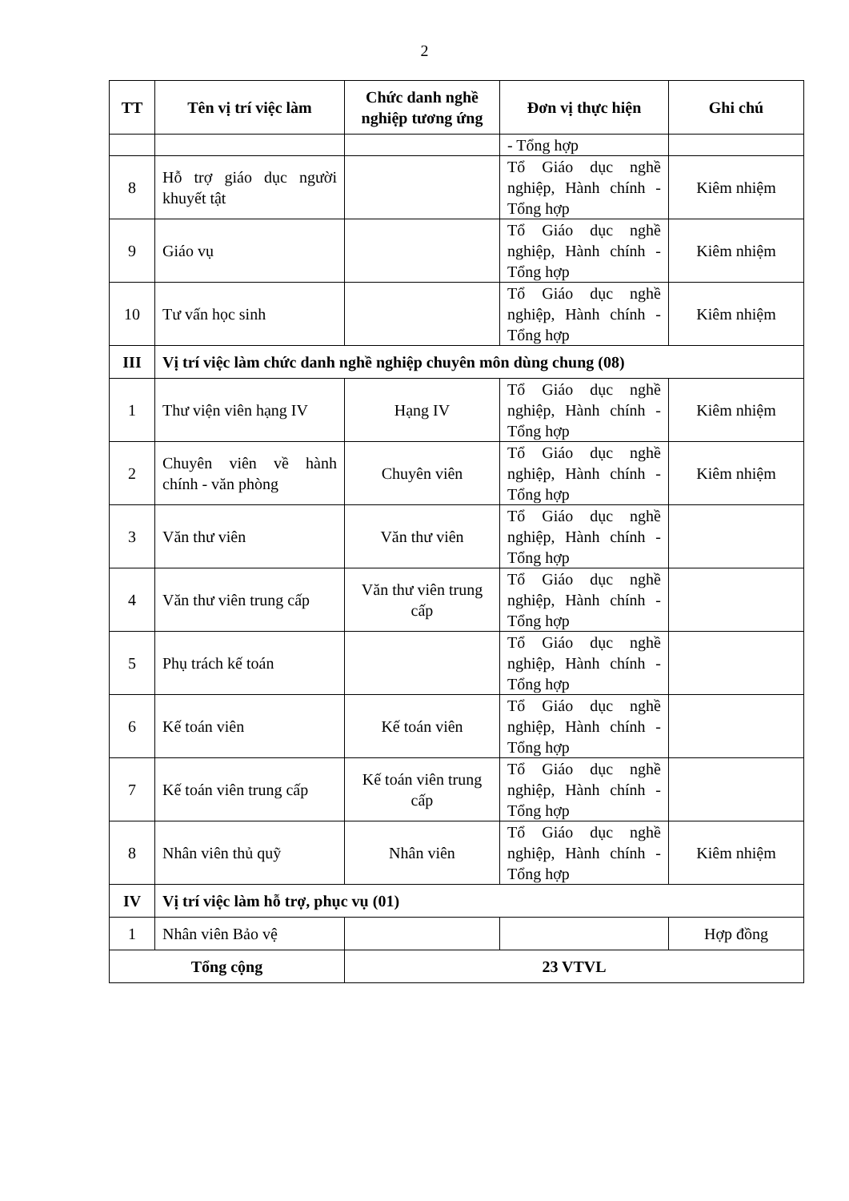2
| TT | Tên vị trí việc làm | Chức danh nghề nghiệp tương ứng | Đơn vị thực hiện | Ghi chú |
| --- | --- | --- | --- | --- |
| | | | - Tổng hợp | |
| 8 | Hỗ trợ giáo dục người khuyết tật | | Tổ Giáo dục nghề nghiệp, Hành chính - Tổng hợp | Kiêm nhiệm |
| 9 | Giáo vụ | | Tổ Giáo dục nghề nghiệp, Hành chính - Tổng hợp | Kiêm nhiệm |
| 10 | Tư vấn học sinh | | Tổ Giáo dục nghề nghiệp, Hành chính - Tổng hợp | Kiêm nhiệm |
| III | Vị trí việc làm chức danh nghề nghiệp chuyên môn dùng chung (08) | | | |
| 1 | Thư viện viên hạng IV | Hạng IV | Tổ Giáo dục nghề nghiệp, Hành chính - Tổng hợp | Kiêm nhiệm |
| 2 | Chuyên viên về hành chính - văn phòng | Chuyên viên | Tổ Giáo dục nghề nghiệp, Hành chính - Tổng hợp | Kiêm nhiệm |
| 3 | Văn thư viên | Văn thư viên | Tổ Giáo dục nghề nghiệp, Hành chính - Tổng hợp | |
| 4 | Văn thư viên trung cấp | Văn thư viên trung cấp | Tổ Giáo dục nghề nghiệp, Hành chính - Tổng hợp | |
| 5 | Phụ trách kế toán | | Tổ Giáo dục nghề nghiệp, Hành chính - Tổng hợp | |
| 6 | Kế toán viên | Kế toán viên | Tổ Giáo dục nghề nghiệp, Hành chính - Tổng hợp | |
| 7 | Kế toán viên trung cấp | Kế toán viên trung cấp | Tổ Giáo dục nghề nghiệp, Hành chính - Tổng hợp | |
| 8 | Nhân viên thủ quỹ | Nhân viên | Tổ Giáo dục nghề nghiệp, Hành chính - Tổng hợp | Kiêm nhiệm |
| IV | Vị trí việc làm hỗ trợ, phục vụ (01) | | | |
| 1 | Nhân viên Bảo vệ | | | Hợp đồng |
| Tổng cộng | | 23 VTVL | | |